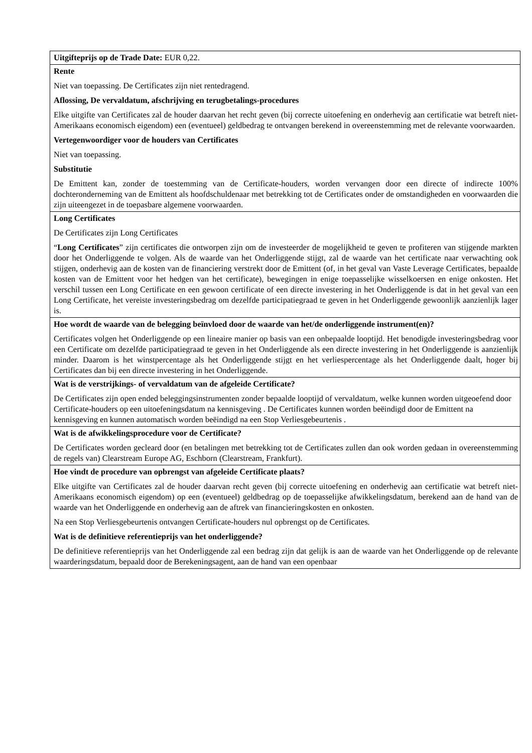| Uitgifteprijs op de Trade Date: EUR 0,22. |
| Rente Niet van toepassing. De Certificates zijn niet rentedragend. Aflossing, De vervaldatum, afschrijving en terugbetalings-procedures Elke uitgifte van Certificates zal de houder daarvan het recht geven (bij correcte uitoefening en onderhevig aan certificatie wat betreft niet-Amerikaans economisch eigendom) een (eventueel) geldbedrag te ontvangen berekend in overeenstemming met de relevante voorwaarden. Vertegenwoordiger voor de houders van Certificates Niet van toepassing. Substitutie De Emittent kan, zonder de toestemming van de Certificate-houders, worden vervangen door een directe of indirecte 100% dochteronderneming van de Emittent als hoofdschuldenaar met betrekking tot de Certificates onder de omstandigheden en voorwaarden die zijn uiteengezet in de toepasbare algemene voorwaarden. |
| Long Certificates De Certificates zijn Long Certificates “ Long Certificates ” zijn certificates die ontworpen zijn om de investeerder de mogelijkheid te geven te profiteren van stijgende markten door het Onderliggende te volgen. Als de waarde van het Onderliggende stijgt, zal de waarde van het certificate naar verwachting ook stijgen, onderhevig aan de kosten van de financiering verstrekt door de Emittent (of, in het geval van Vaste Leverage Certificates, bepaalde kosten van de Emittent voor het hedgen van het certificate), bewegingen in enige toepasselijke wisselkoersen en enige onkosten. Het verschil tussen een Long Certificate en een gewoon certificate of een directe investering in het Onderliggende is dat in het geval van een Long Certificate, het vereiste investeringsbedrag om dezelfde participatiegraad te geven in het Onderliggende gewoonlijk aanzienlijk lager is. |
| Hoe wordt de waarde van de belegging beïnvloed door de waarde van het/de onderliggende instrument(en)? Certificates volgen het Onderliggende op een lineaire manier op basis van een onbepaalde looptijd. Het benodigde investeringsbedrag voor een Certificate om dezelfde participatiegraad te geven in het Onderliggende als een directe investering in het Onderliggende is aanzienlijk minder. Daarom is het winstpercentage als het Onderliggende stijgt en het verliespercentage als het Onderliggende daalt, hoger bij Certificates dan bij een directe investering in het Onderliggende. |
| Wat is de verstrijkings- of vervaldatum van de afgeleide Certificate? De Certificates zijn open ended beleggingsinstrumenten zonder bepaalde looptijd of vervaldatum, welke kunnen worden uitgeoefend door Certificate-houders op een uitoefeningsdatum na kennisgeving . De Certificates kunnen worden beëindigd door de Emittent na kennisgeving en kunnen automatisch worden beëindigd na een Stop Verliesgebeurtenis . |
| Wat is de afwikkelingsprocedure voor de Certificate? De Certificates worden gecleard door (en betalingen met betrekking tot de Certificates zullen dan ook worden gedaan in overeenstemming de regels van) Clearstream Europe AG, Eschborn (Clearstream, Frankfurt). |
| Hoe vindt de procedure van opbrengst van afgeleide Certificate plaats? Elke uitgifte van Certificates zal de houder daarvan recht geven (bij correcte uitoefening en onderhevig aan certificatie wat betreft niet-Amerikaans economisch eigendom) op een (eventueel) geldbedrag op de toepasselijke afwikkelingsdatum, berekend aan de hand van de waarde van het Onderliggende en onderhevig aan de aftrek van financieringskosten en onkosten. Na een Stop Verliesgebeurtenis ontvangen Certificate-houders nul opbrengst op de Certificates. Wat is de definitieve referentieprijs van het onderliggende? De definitieve referentieprijs van het Onderliggende zal een bedrag zijn dat gelijk is aan de waarde van het Onderliggende op de relevante waarderingsdatum, bepaald door de Berekeningsagent, aan de hand van een openbaar |